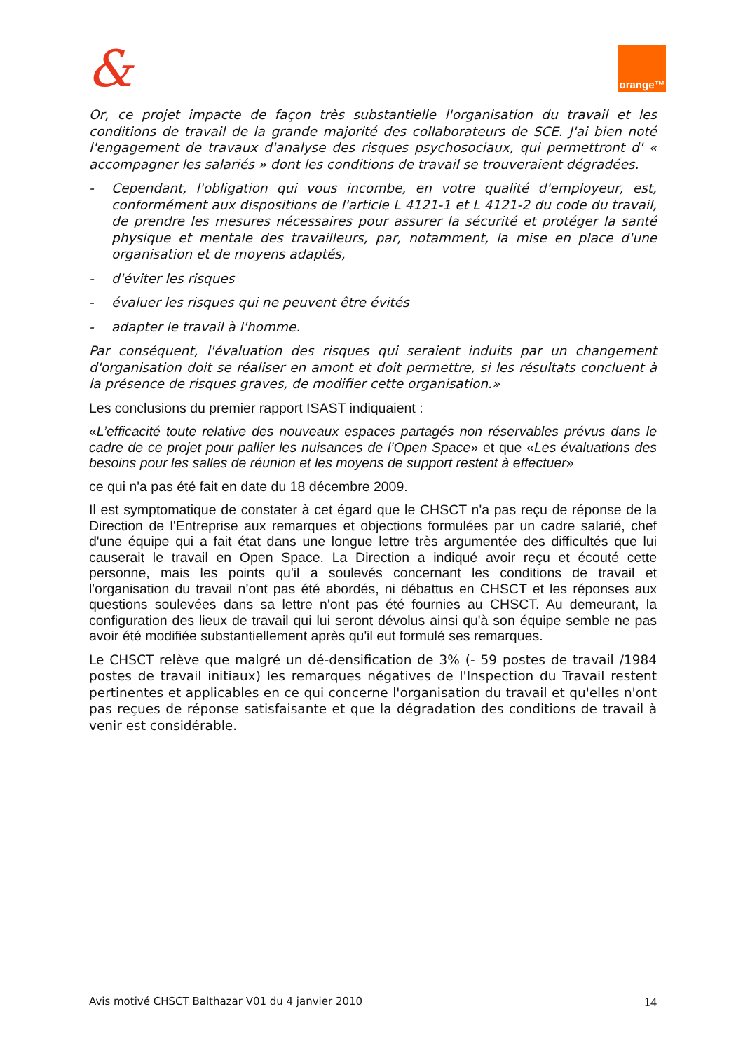& orange™
Or, ce projet impacte de façon très substantielle l'organisation du travail et les conditions de travail de la grande majorité des collaborateurs de SCE. J'ai bien noté l'engagement de travaux d'analyse des risques psychosociaux, qui permettront d' « accompagner les salariés » dont les conditions de travail se trouveraient dégradées.
- Cependant, l'obligation qui vous incombe, en votre qualité d'employeur, est, conformément aux dispositions de l'article L 4121-1 et L 4121-2 du code du travail, de prendre les mesures nécessaires pour assurer la sécurité et protéger la santé physique et mentale des travailleurs, par, notamment, la mise en place d'une organisation et de moyens adaptés,
- d'éviter les risques
- évaluer les risques qui ne peuvent être évités
- adapter le travail à l'homme.
Par conséquent, l'évaluation des risques qui seraient induits par un changement d'organisation doit se réaliser en amont et doit permettre, si les résultats concluent à la présence de risques graves, de modifier cette organisation.»
Les conclusions du premier rapport ISAST indiquaient :
«L’efficacité toute relative des nouveaux espaces partagés non réservables prévus dans le cadre de ce projet pour pallier les nuisances de l’Open Space» et que «Les évaluations des besoins pour les salles de réunion et les moyens de support restent à effectuer»
ce qui n'a pas été fait en date du 18 décembre 2009.
Il est symptomatique de constater à cet égard que le CHSCT n'a pas reçu de réponse de la Direction de l'Entreprise aux remarques et objections formulées par un cadre salarié, chef d'une équipe qui a fait état dans une longue lettre très argumentée des difficultés que lui causerait le travail en Open Space. La Direction a indiqué avoir reçu et écouté cette personne, mais les points qu'il a soulevés concernant les conditions de travail et l'organisation du travail n’ont pas été abordés, ni débattus en CHSCT et les réponses aux questions soulevées dans sa lettre n'ont pas été fournies au CHSCT. Au demeurant, la configuration des lieux de travail qui lui seront dévolus ainsi qu'à son équipe semble ne pas avoir été modifiée substantiellement après qu'il eut formulé ses remarques.
Le CHSCT relève que malgré un dé-densification de 3% (- 59 postes de travail /1984 postes de travail initiaux) les remarques négatives de l'Inspection du Travail restent pertinentes et applicables en ce qui concerne l'organisation du travail et qu'elles n'ont pas reçues de réponse satisfaisante et que la dégradation des conditions de travail à venir est considérable.
Avis motivé CHSCT Balthazar V01 du 4 janvier 2010 14